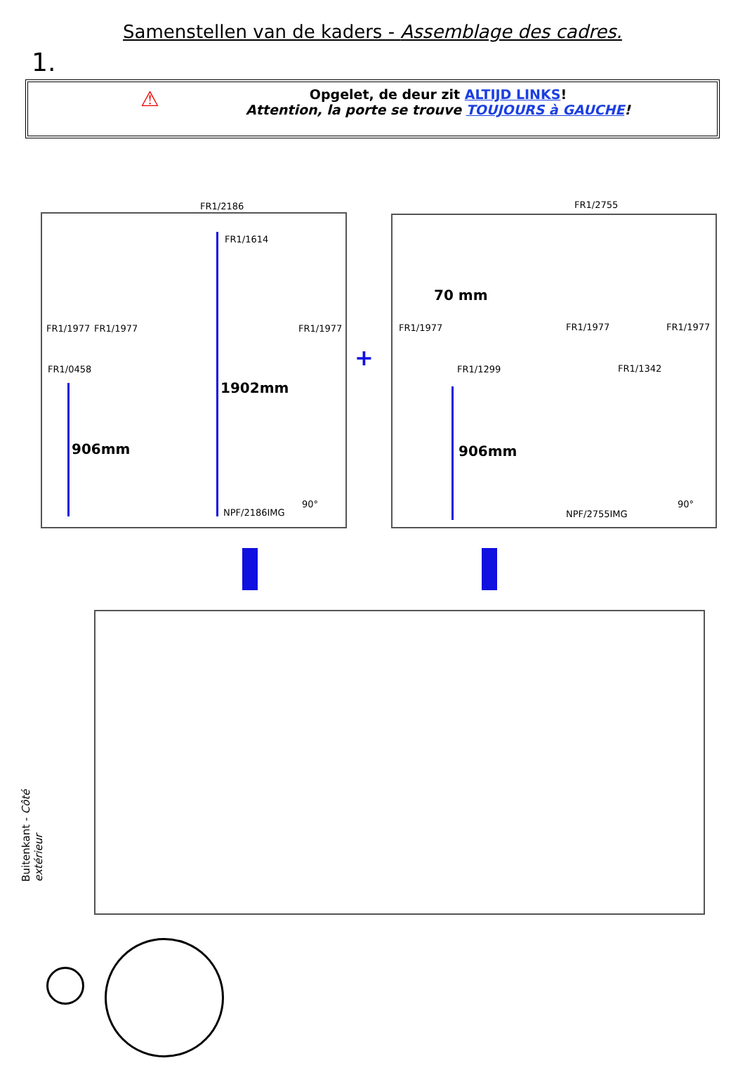Samenstellen van de kaders - Assemblage des cadres.
1.
⚠ Opgelet, de deur zit ALTIJD LINKS!
Attention, la porte se trouve TOUJOURS à GAUCHE!
FR1/2186
FR1/1614
FR1/1977 FR1/1977 FR1/1977
FR1/0458
1902mm
906mm
90°
NPF/2186IMG
+
FR1/2755
70 mm
FR1/1977 FR1/1977 FR1/1977
FR1/1299 FR1/1342
906mm
90°
NPF/2755IMG
Buitenkant - Côté extérieur